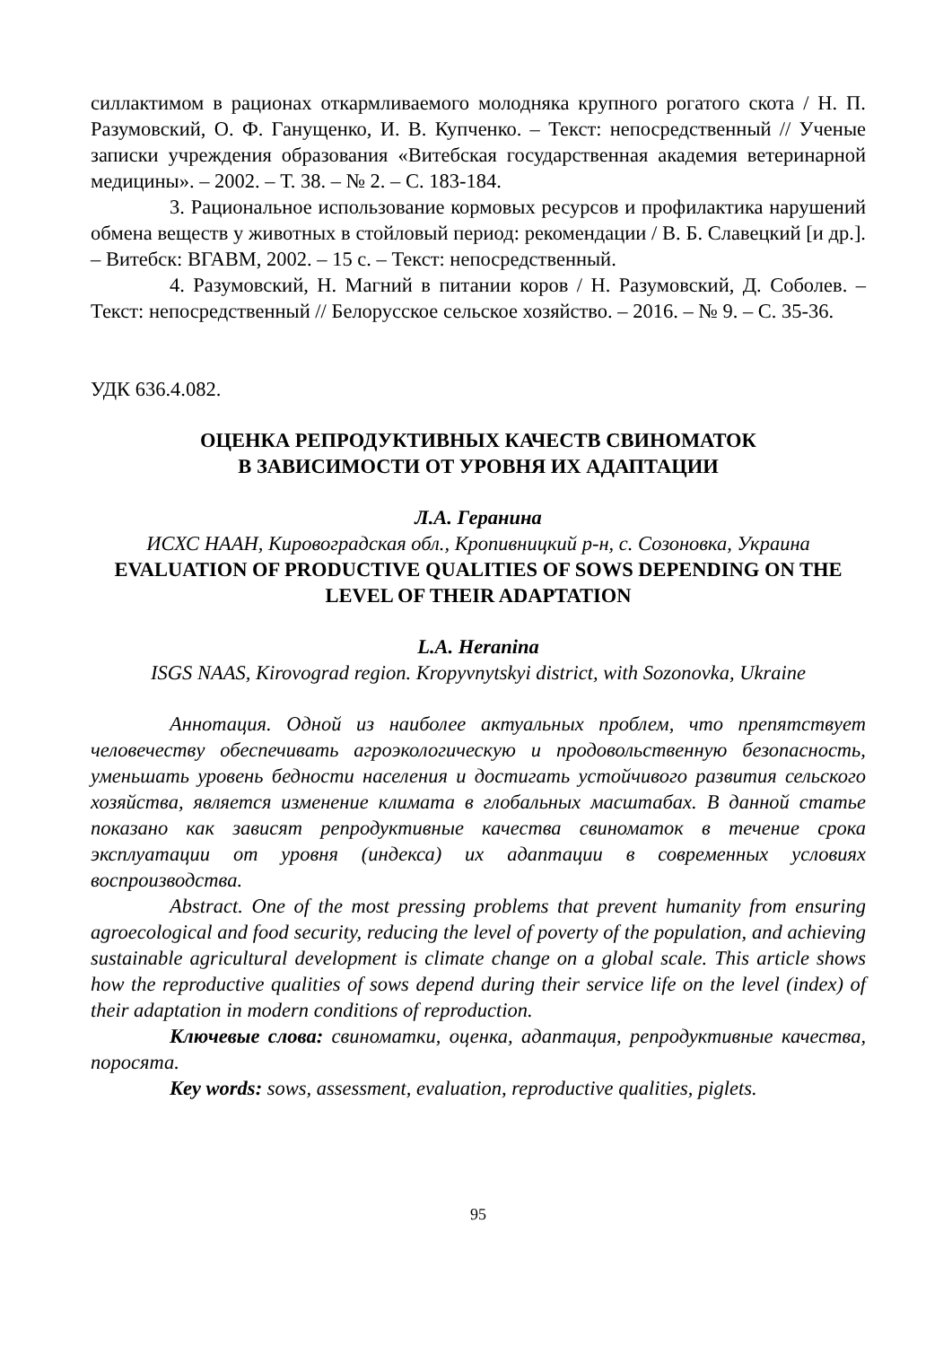силлактимом в рационах откармливаемого молодняка крупного рогатого скота / Н. П. Разумовский, О. Ф. Ганущенко, И. В. Купченко. – Текст: непосредственный // Ученые записки учреждения образования «Витебская государственная академия ветеринарной медицины». – 2002. – Т. 38. – № 2. – С. 183-184.
3. Рациональное использование кормовых ресурсов и профилактика нарушений обмена веществ у животных в стойловый период: рекомендации / В. Б. Славецкий [и др.]. – Витебск: ВГАВМ, 2002. – 15 с. – Текст: непосредственный.
4. Разумовский, Н. Магний в питании коров / Н. Разумовский, Д. Соболев. – Текст: непосредственный // Белорусское сельское хозяйство. – 2016. – № 9. – С. 35-36.
УДК 636.4.082.
ОЦЕНКА РЕПРОДУКТИВНЫХ КАЧЕСТВ СВИНОМАТОК
В ЗАВИСИМОСТИ ОТ УРОВНЯ ИХ АДАПТАЦИИ
Л.А. Геранина
ИСХС НААН, Кировоградская обл., Кропивницкий р-н, с. Созоновка, Украина
EVALUATION OF PRODUCTIVE QUALITIES OF SOWS DEPENDING ON THE LEVEL OF THEIR ADAPTATION
L.A. Heranina
ISGS NAAS, Kirovograd region. Kropyvnytskyi district, with Sozonovka, Ukraine
Аннотация. Одной из наиболее актуальных проблем, что препятствует человечеству обеспечивать агроэкологическую и продовольственную безопасность, уменьшать уровень бедности населения и достигать устойчивого развития сельского хозяйства, является изменение климата в глобальных масштабах. В данной статье показано как зависят репродуктивные качества свиноматок в течение срока эксплуатации от уровня (индекса) их адаптации в современных условиях воспроизводства.
Abstract. One of the most pressing problems that prevent humanity from ensuring agroecological and food security, reducing the level of poverty of the population, and achieving sustainable agricultural development is climate change on a global scale. This article shows how the reproductive qualities of sows depend during their service life on the level (index) of their adaptation in modern conditions of reproduction.
Ключевые слова: свиноматки, оценка, адаптация, репродуктивные качества, поросята.
Key words: sows, assessment, evaluation, reproductive qualities, piglets.
95